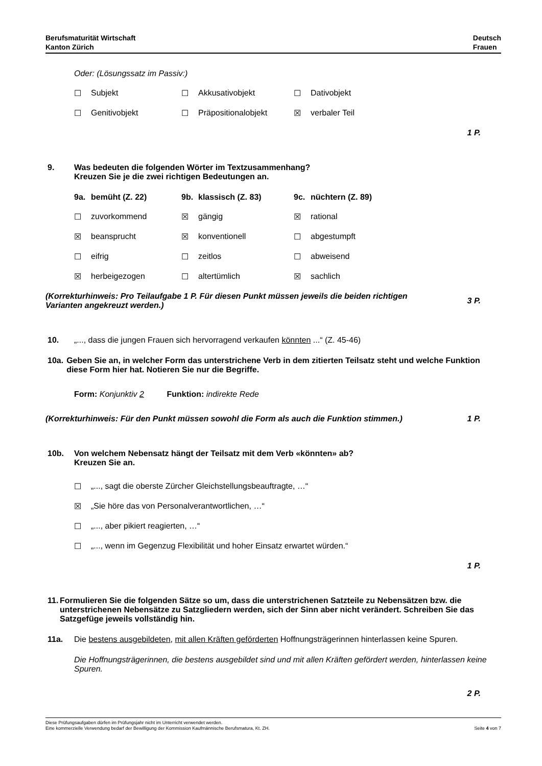Berufsmaturität Wirtschaft
Kanton Zürich
Deutsch
Frauen
Oder: (Lösungssatz im Passiv:)
☐ Subjekt ☐ Akkusativobjekt ☐ Dativobjekt
☐ Genitivobjekt ☐ Präpositionalobjekt ☒ verbaler Teil
1 P.
9. Was bedeuten die folgenden Wörter im Textzusammenhang?
Kreuzen Sie je die zwei richtigen Bedeutungen an.
9a. bemüht (Z. 22) 9b. klassisch (Z. 83) 9c. nüchtern (Z. 89)
☐ zuvorkommend ☒ gängig ☒ rational
☒ beansprucht ☒ konventionell ☐ abgestumpft
☐ eifrig ☐ zeitlos ☐ abweisend
☒ herbeigezogen ☐ altertümlich ☒ sachlich
(Korrekturhinweis: Pro Teilaufgabe 1 P. Für diesen Punkt müssen jeweils die beiden richtigen
Varianten angekreuzt werden.) 3 P.
10. „..., dass die jungen Frauen sich hervorragend verkaufen könnten ...“ (Z. 45-46)
10a. Geben Sie an, in welcher Form das unterstrichene Verb in dem zitierten Teilsatz steht und welche Funktion diese Form hier hat. Notieren Sie nur die Begriffe.
Form: Konjunktiv 2 Funktion: indirekte Rede
(Korrekturhinweis: Für den Punkt müssen sowohl die Form als auch die Funktion stimmen.) 1 P.
10b. Von welchem Nebensatz hängt der Teilsatz mit dem Verb «könnten» ab?
Kreuzen Sie an.
☐ „..., sagt die oberste Zürcher Gleichstellungsbeauftragte, …“
☒ „Sie höre das von Personalverantwortlichen, …“
☐ „..., aber pikiert reagierten, …“
☐ „..., wenn im Gegenzug Flexibilität und hoher Einsatz erwartet würden.“
1 P.
11. Formulieren Sie die folgenden Sätze so um, dass die unterstrichenen Satzteile zu Nebensätzen bzw. die unterstrichenen Nebensätze zu Satzgliedern werden, sich der Sinn aber nicht verändert. Schreiben Sie das Satzgefüge jeweils vollständig hin.
11a. Die bestens ausgebildeten, mit allen Kräften geförderten Hoffnungsträgerinnen hinterlassen keine Spuren.
Die Hoffnungsträgerinnen, die bestens ausgebildet sind und mit allen Kräften gefördert werden, hinterlassen keine Spuren.
2 P.
Diese Prüfungsaufgaben dürfen im Prüfungsjahr nicht im Unterricht verwendet werden.
Eine kommerzielle Verwendung bedarf der Bewilligung der Kommission Kaufmännische Berufsmatura, Kt. ZH.
Seite 4 von 7